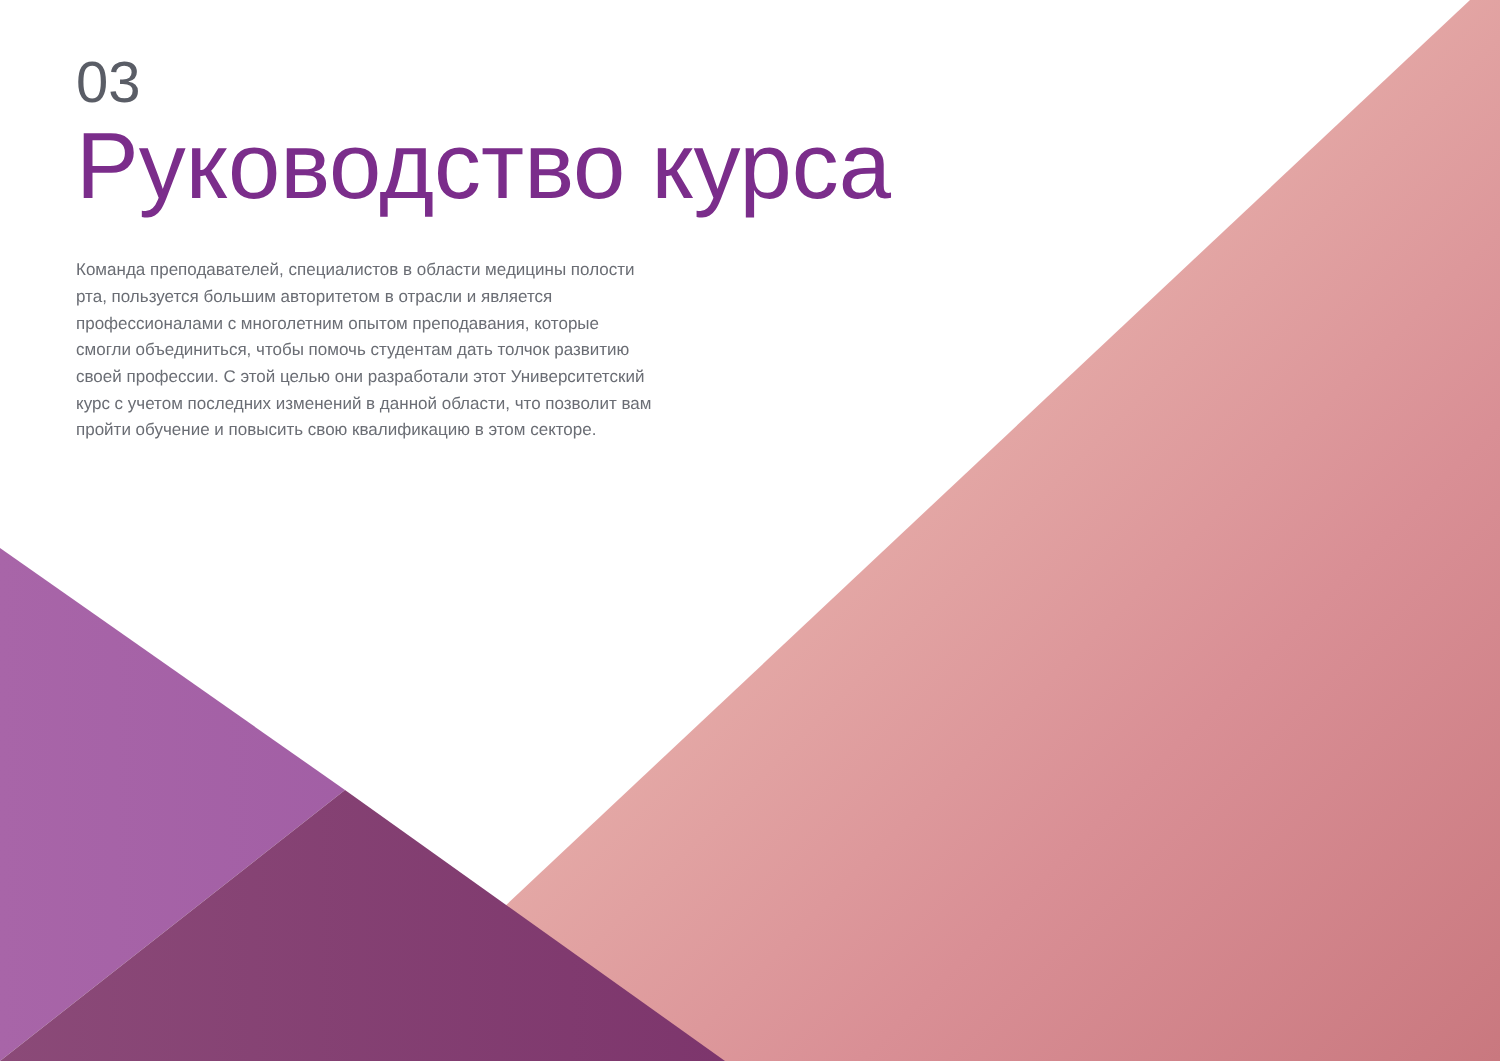03
Руководство курса
Команда преподавателей, специалистов в области медицины полости рта, пользуется большим авторитетом в отрасли и является профессионалами с многолетним опытом преподавания, которые смогли объединиться, чтобы помочь студентам дать толчок развитию своей профессии. С этой целью они разработали этот Университетский курс с учетом последних изменений в данной области, что позволит вам пройти обучение и повысить свою квалификацию в этом секторе.